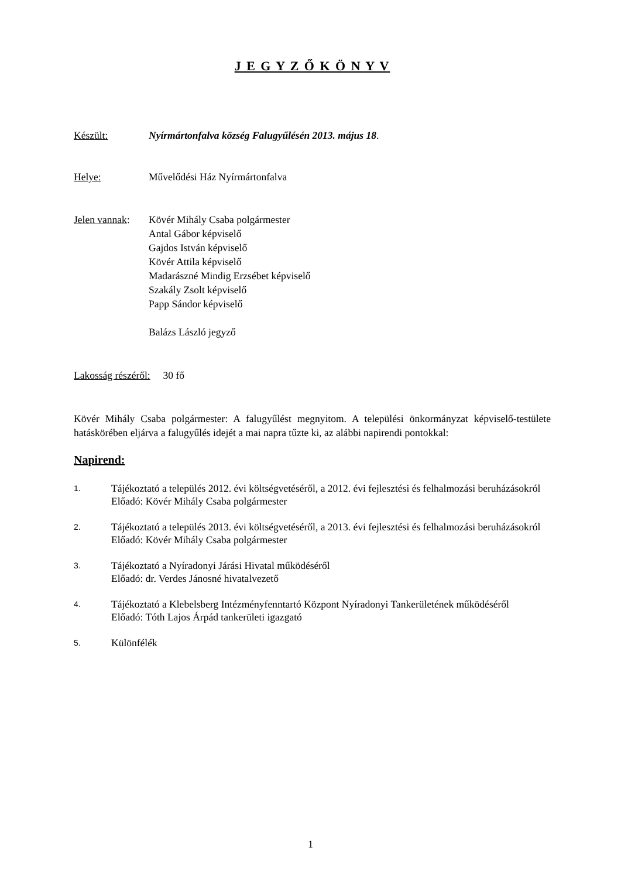J E G Y Z Ő K Ö N Y V
Készült: Nyírmártonfalva község Falugyűlésén 2013. május 18.
Helye: Művelődési Ház Nyírmártonfalva
Jelen vannak:
Kövér Mihály Csaba polgármester
Antal Gábor képviselő
Gajdos István képviselő
Kövér Attila képviselő
Madarászné Mindig Erzsébet képviselő
Szakály Zsolt képviselő
Papp Sándor képviselő
Balázs László jegyző
Lakosság részéről: 30 fő
Kövér Mihály Csaba polgármester: A falugyűlést megnyitom. A települési önkormányzat képviselő-testülete hatáskörében eljárva a falugyűlés idejét a mai napra tűzte ki, az alábbi napirendi pontokkal:
Napirend:
1.
Tájékoztató a település 2012. évi költségvetéséről, a 2012. évi fejlesztési és felhalmozási beruházásokról
Előadó: Kövér Mihály Csaba polgármester
2.
Tájékoztató a település 2013. évi költségvetéséről, a 2013. évi fejlesztési és felhalmozási beruházásokról
Előadó: Kövér Mihály Csaba polgármester
3.
Tájékoztató a Nyíradonyi Járási Hivatal működéséről
Előadó: dr. Verdes Jánosné hivatalvezető
4.
Tájékoztató a Klebelsberg Intézményfenntartó Központ Nyíradonyi Tankerületének működéséről
Előadó: Tóth Lajos Árpád tankerületi igazgató
5.
Különfélék
1